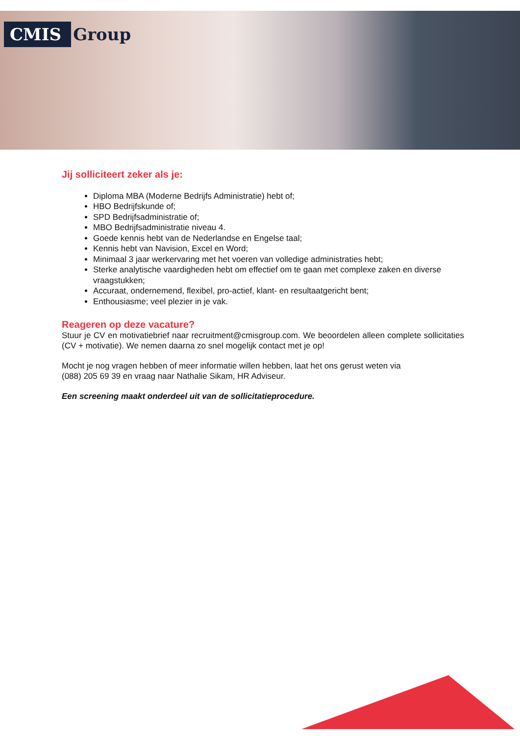CMIS Group
Jij solliciteert zeker als je:
Diploma MBA (Moderne Bedrijfs Administratie) hebt of;
HBO Bedrijfskunde of;
SPD Bedrijfsadministratie of;
MBO Bedrijfsadministratie niveau 4.
Goede kennis hebt van de Nederlandse en Engelse taal;
Kennis hebt van Navision, Excel en Word;
Minimaal 3 jaar werkervaring met het voeren van volledige administraties hebt;
Sterke analytische vaardigheden hebt om effectief om te gaan met complexe zaken en diverse vraagstukken;
Accuraat, ondernemend, flexibel, pro-actief, klant- en resultaatgericht bent;
Enthousiasme; veel plezier in je vak.
Reageren op deze vacature?
Stuur je CV en motivatiebrief naar recruitment@cmisgroup.com. We beoordelen alleen complete sollicitaties (CV + motivatie). We nemen daarna zo snel mogelijk contact met je op!
Mocht je nog vragen hebben of meer informatie willen hebben, laat het ons gerust weten via
(088) 205 69 39 en vraag naar Nathalie Sikam, HR Adviseur.
Een screening maakt onderdeel uit van de sollicitatieprocedure.